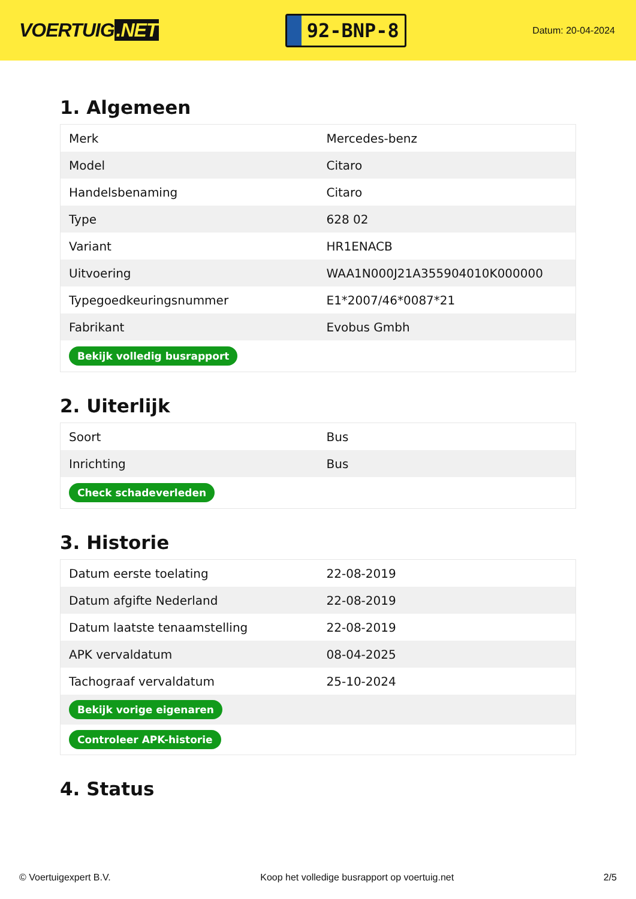VOERTUIG.NET
92-BNP-8
Datum: 20-04-2024
1. Algemeen
| Merk | Mercedes-benz |
| Model | Citaro |
| Handelsbenaming | Citaro |
| Type | 628 02 |
| Variant | HR1ENACB |
| Uitvoering | WAA1N000J21A355904010K000000 |
| Typegoedkeuringsnummer | E1*2007/46*0087*21 |
| Fabrikant | Evobus Gmbh |
| Bekijk volledig busrapport | |
2. Uiterlijk
| Soort | Bus |
| Inrichting | Bus |
| Check schadeverleden | |
3. Historie
| Datum eerste toelating | 22-08-2019 |
| Datum afgifte Nederland | 22-08-2019 |
| Datum laatste tenaamstelling | 22-08-2019 |
| APK vervaldatum | 08-04-2025 |
| Tachograaf vervaldatum | 25-10-2024 |
| Bekijk vorige eigenaren | |
| Controleer APK-historie | |
4. Status
© Voertuigexpert B.V. Koop het volledige busrapport op voertuig.net 2/5